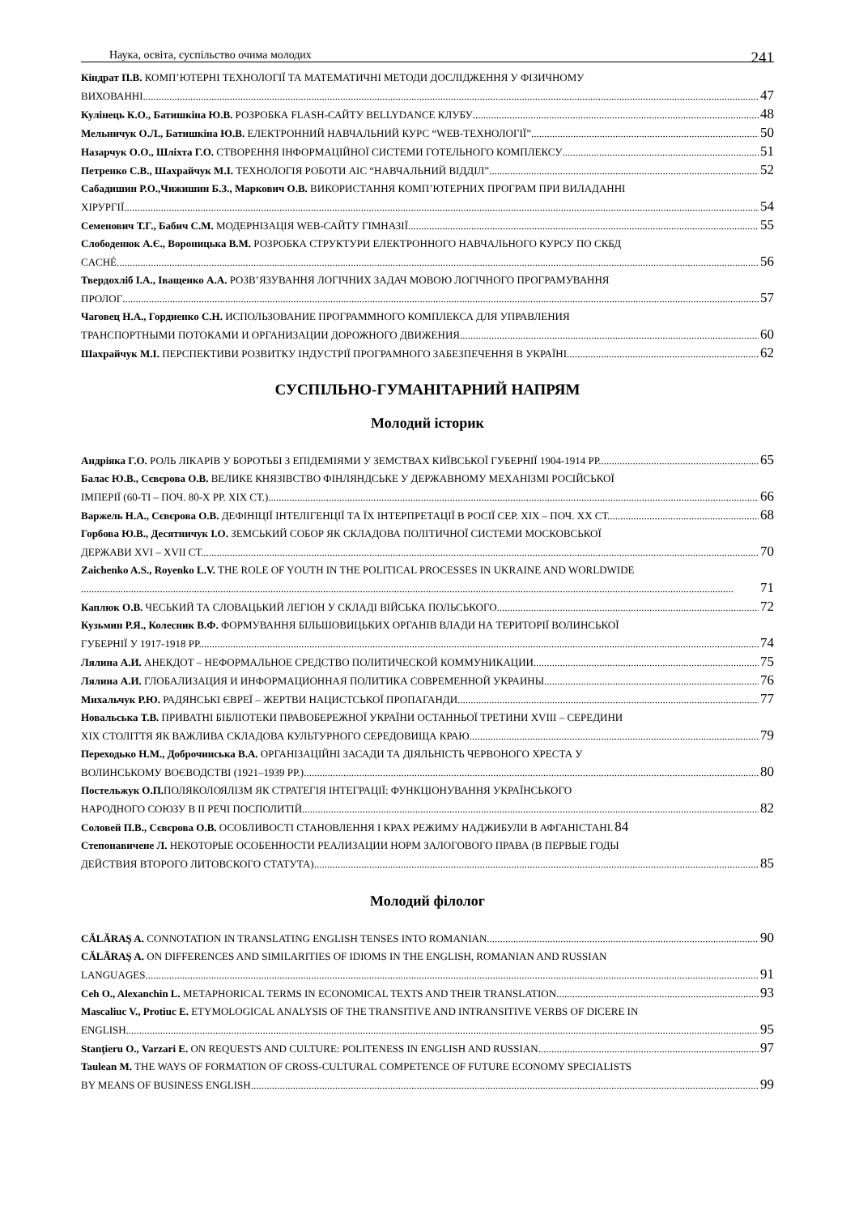Наука, освіта, суспільство очима молодих 241
Кіндрат П.В. КОМП’ЮТЕРНІ ТЕХНОЛОГІЇ ТА МАТЕМАТИЧНІ МЕТОДИ ДОСЛІДЖЕННЯ У ФІЗИЧНОМУ
ВИХОВАННІ 47
Кулінець К.О., Батишкіна Ю.В. РОЗРОБКА FLASH-САЙТУ BELLYDANCE КЛУБУ 48
Мельничук О.Л., Батишкіна Ю.В. ЕЛЕКТРОННИЙ НАВЧАЛЬНИЙ КУРС “WEB-ТЕХНОЛОГІЇ” 50
Назарчук О.О., Шліхта Г.О. СТВОРЕННЯ ІНФОРМАЦІЙНОЇ СИСТЕМИ ГОТЕЛЬНОГО КОМПЛЕКСУ 51
Петренко С.В., Шахрайчук М.І. ТЕХНОЛОГІЯ РОБОТИ АІС “НАВЧАЛЬНИЙ ВІДДІЛ” 52
Сабадишин Р.О.,Чижишин Б.З., Маркович О.В. ВИКОРИСТАННЯ КОМП’ЮТЕРНИХ ПРОГРАМ ПРИ ВИЛАДАННІ
ХІРУРГІЇ 54
Семенович Т.Г., Бабич С.М. МОДЕРНІЗАЦІЯ WEB-САЙТУ ГІМНАЗІЇ 55
Слободенюк А.Є., Вороницька В.М. РОЗРОБКА СТРУКТУРИ ЕЛЕКТРОННОГО НАВЧАЛЬНОГО КУРСУ ПО СКБД
CACHÉ 56
Твердохліб І.А., Іващенко А.А. РОЗВ’ЯЗУВАННЯ ЛОГІЧНИХ ЗАДАЧ МОВОЮ ЛОГІЧНОГО ПРОГРАМУВАННЯ
ПРОЛОГ 57
Чаговец Н.А., Гордиенко С.Н. ИСПОЛЬЗОВАНИЕ ПРОГРАММНОГО КОМПЛЕКСА ДЛЯ УПРАВЛЕНИЯ
ТРАНСПОРТНЫМИ ПОТОКАМИ И ОРГАНИЗАЦИИ ДОРОЖНОГО ДВИЖЕНИЯ 60
Шахрайчук М.І. ПЕРСПЕКТИВИ РОЗВИТКУ ІНДУСТРІЇ ПРОГРАМНОГО ЗАБЕЗПЕЧЕННЯ В УКРАЇНІ 62
СУСПІЛЬНО-ГУМАНІТАРНИЙ НАПРЯМ
Молодий історик
Андріяка Г.О. РОЛЬ ЛІКАРІВ У БОРОТЬБІ З ЕПІДЕМІЯМИ У ЗЕМСТВАХ КИЇВСЬКОЇ ГУБЕРНІЇ 1904-1914 РР. 65
Балас Ю.В., Сєвєрова О.В. ВЕЛИКЕ КНЯЗІВСТВО ФІНЛЯНДСЬКЕ У ДЕРЖАВНОМУ МЕХАНІЗМІ РОСІЙСЬКОЇ
ІМПЕРІЇ (60-ТІ – ПОЧ. 80-Х РР. ХІХ СТ.) 66
Варжель Н.А., Сєвєрова О.В. ДЕФІНІЦІЇ ІНТЕЛІГЕНЦІЇ ТА ЇХ ІНТЕРПРЕТАЦІЇ В РОСІЇ СЕР. ХІХ – ПОЧ. ХХ СТ. 68
Горбова Ю.В., Десятничук І.О. ЗЕМСЬКИЙ СОБОР ЯК СКЛАДОВА ПОЛІТИЧНОЇ СИСТЕМИ МОСКОВСЬКОЇ
ДЕРЖАВИ XVI – XVII СТ. 70
Zaichenko A.S., Royenko L.V. THE ROLE OF YOUTH IN THE POLITICAL PROCESSES IN UKRAINE AND WORLDWIDE
71
Каплюк О.В. ЧЕСЬКИЙ ТА СЛОВАЦЬКИЙ ЛЕГІОН У СКЛАДІ ВІЙСЬКА ПОЛЬСЬКОГО 72
Кузьмин Р.Я., Колесник В.Ф. ФОРМУВАННЯ БІЛЬШОВИЦЬКИХ ОРГАНІВ ВЛАДИ НА ТЕРИТОРІЇ ВОЛИНСЬКОЇ
ГУБЕРНІЇ У 1917-1918 РР. 74
Лялина А.И. АНЕКДОТ – НЕФОРМАЛЬНОЕ СРЕДСТВО ПОЛИТИЧЕСКОЙ КОММУНИКАЦИИ 75
Лялина А.И. ГЛОБАЛИЗАЦИЯ И ИНФОРМАЦИОННАЯ ПОЛИТИКА СОВРЕМЕННОЙ УКРАИНЫ 76
Михальчук Р.Ю. РАДЯНСЬКІ ЄВРЕЇ – ЖЕРТВИ НАЦИСТСЬКОЇ ПРОПАГАНДИ 77
Новальська Т.В. ПРИВАТНІ БІБЛІОТЕКИ ПРАВОБЕРЕЖНОЇ УКРАЇНИ ОСТАННЬОЇ ТРЕТИНИ XVIII – СЕРЕДИНИ
XIX СТОЛІТТЯ ЯК ВАЖЛИВА СКЛАДОВА КУЛЬТУРНОГО СЕРЕДОВИЩА КРАЮ 79
Переходько Н.М., Доброчинська В.А. ОРГАНІЗАЦІЙНІ ЗАСАДИ ТА ДІЯЛЬНІСТЬ ЧЕРВОНОГО ХРЕСТА У
ВОЛИНСЬКОМУ ВОЄВОДСТВІ (1921–1939 РР.) 80
Постельжук О.П. ПОЛЯКОЛОЯЛІЗМ ЯК СТРАТЕГІЯ ІНТЕГРАЦІЇ: ФУНКЦІОНУВАННЯ УКРАЇНСЬКОГО
НАРОДНОГО СОЮЗУ В ІІ РЕЧІ ПОСПОЛИТІЙ 82
Соловей П.В., Сєвєрова О.В. ОСОБЛИВОСТІ СТАНОВЛЕННЯ І КРАХ РЕЖИМУ НАДЖИБУЛИ В АФГАНІСТАНІ. 84
Степонавичене Л. НЕКОТОРЫЕ ОСОБЕННОСТИ РЕАЛИЗАЦИИ НОРМ ЗАЛОГОВОГО ПРАВА (В ПЕРВЫЕ ГОДЫ
ДЕЙСТВИЯ ВТОРОГО ЛИТОВСКОГО СТАТУТА) 85
Молодий філолог
CĂLĂRAŞ A. CONNOTATION IN TRANSLATING ENGLISH TENSES INTO ROMANIAN 90
CĂLĂRAŞ A. ON DIFFERENCES AND SIMILARITIES OF IDIOMS IN THE ENGLISH, ROMANIAN AND RUSSIAN
LANGUAGES 91
Ceh O., Alexanchin L. METAPHORICAL TERMS IN ECONOMICAL TEXTS AND THEIR TRANSLATION 93
Mascaliuc V., Protiuc E. ETYMOLOGICAL ANALYSIS OF THE TRANSITIVE AND INTRANSITIVE VERBS OF DICERE IN
ENGLISH 95
Stanţieru O., Varzari E. ON REQUESTS AND CULTURE: POLITENESS IN ENGLISH AND RUSSIAN 97
Taulean M. THE WAYS OF FORMATION OF CROSS-CULTURAL COMPETENCE OF FUTURE ECONOMY SPECIALISTS
BY MEANS OF BUSINESS ENGLISH 99